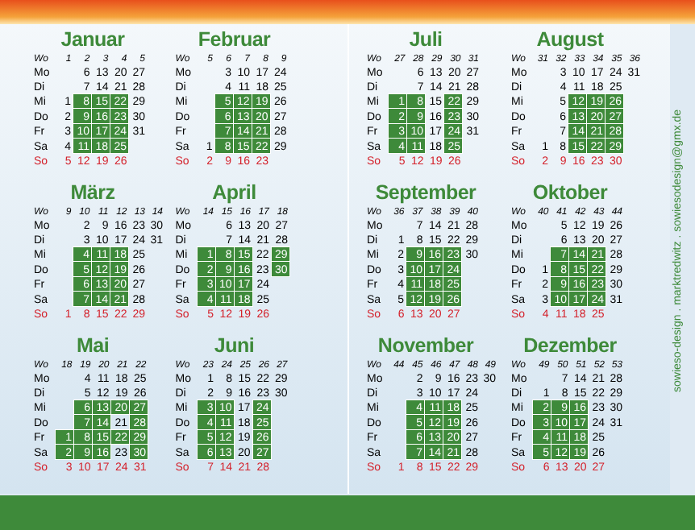Januar
| Wo | 1 | 2 | 3 | 4 | 5 |
| --- | --- | --- | --- | --- | --- |
| Mo | | 6 | 13 | 20 | 27 |
| Di | | 7 | 14 | 21 | 28 |
| Mi | 1 | 8 | 15 | 22 | 29 |
| Do | 2 | 9 | 16 | 23 | 30 |
| Fr | 3 | 10 | 17 | 24 | 31 |
| Sa | 4 | 11 | 18 | 25 | |
| So | 5 | 12 | 19 | 26 | |
Februar
| Wo | 5 | 6 | 7 | 8 | 9 |
| --- | --- | --- | --- | --- | --- |
| Mo | | 3 | 10 | 17 | 24 |
| Di | | 4 | 11 | 18 | 25 |
| Mi | | 5 | 12 | 19 | 26 |
| Do | | 6 | 13 | 20 | 27 |
| Fr | | 7 | 14 | 21 | 28 |
| Sa | 1 | 8 | 15 | 22 | 29 |
| So | 2 | 9 | 16 | 23 | |
März
| Wo | 9 | 10 | 11 | 12 | 13 | 14 |
| --- | --- | --- | --- | --- | --- | --- |
| Mo | | 2 | 9 | 16 | 23 | 30 |
| Di | | 3 | 10 | 17 | 24 | 31 |
| Mi | | 4 | 11 | 18 | 25 | |
| Do | | 5 | 12 | 19 | 26 | |
| Fr | | 6 | 13 | 20 | 27 | |
| Sa | | 7 | 14 | 21 | 28 | |
| So | 1 | 8 | 15 | 22 | 29 | |
April
| Wo | 14 | 15 | 16 | 17 | 18 |
| --- | --- | --- | --- | --- | --- |
| Mo | | 6 | 13 | 20 | 27 |
| Di | | 7 | 14 | 21 | 28 |
| Mi | 1 | 8 | 15 | 22 | 29 |
| Do | 2 | 9 | 16 | 23 | 30 |
| Fr | 3 | 10 | 17 | 24 | |
| Sa | 4 | 11 | 18 | 25 | |
| So | 5 | 12 | 19 | 26 | |
Mai
| Wo | 18 | 19 | 20 | 21 | 22 |
| --- | --- | --- | --- | --- | --- |
| Mo | | 4 | 11 | 18 | 25 |
| Di | | 5 | 12 | 19 | 26 |
| Mi | | 6 | 13 | 20 | 27 |
| Do | | 7 | 14 | 21 | 28 |
| Fr | 1 | 8 | 15 | 22 | 29 |
| Sa | 2 | 9 | 16 | 23 | 30 |
| So | 3 | 10 | 17 | 24 | 31 |
Juni
| Wo | 23 | 24 | 25 | 26 | 27 |
| --- | --- | --- | --- | --- | --- |
| Mo | 1 | 8 | 15 | 22 | 29 |
| Di | 2 | 9 | 16 | 23 | 30 |
| Mi | 3 | 10 | 17 | 24 | |
| Do | 4 | 11 | 18 | 25 | |
| Fr | 5 | 12 | 19 | 26 | |
| Sa | 6 | 13 | 20 | 27 | |
| So | 7 | 14 | 21 | 28 | |
Juli
| Wo | 27 | 28 | 29 | 30 | 31 |
| --- | --- | --- | --- | --- | --- |
| Mo | | 6 | 13 | 20 | 27 |
| Di | | 7 | 14 | 21 | 28 |
| Mi | 1 | 8 | 15 | 22 | 29 |
| Do | 2 | 9 | 16 | 23 | 30 |
| Fr | 3 | 10 | 17 | 24 | 31 |
| Sa | 4 | 11 | 18 | 25 | |
| So | 5 | 12 | 19 | 26 | |
August
| Wo | 31 | 32 | 33 | 34 | 35 | 36 |
| --- | --- | --- | --- | --- | --- | --- |
| Mo | | 3 | 10 | 17 | 24 | 31 |
| Di | | 4 | 11 | 18 | 25 | |
| Mi | | 5 | 12 | 19 | 26 | |
| Do | | 6 | 13 | 20 | 27 | |
| Fr | | 7 | 14 | 21 | 28 | |
| Sa | 1 | 8 | 15 | 22 | 29 | |
| So | 2 | 9 | 16 | 23 | 30 | |
September
| Wo | 36 | 37 | 38 | 39 | 40 |
| --- | --- | --- | --- | --- | --- |
| Mo | | 7 | 14 | 21 | 28 |
| Di | 1 | 8 | 15 | 22 | 29 |
| Mi | 2 | 9 | 16 | 23 | 30 |
| Do | 3 | 10 | 17 | 24 | |
| Fr | 4 | 11 | 18 | 25 | |
| Sa | 5 | 12 | 19 | 26 | |
| So | 6 | 13 | 20 | 27 | |
Oktober
| Wo | 40 | 41 | 42 | 43 | 44 |
| --- | --- | --- | --- | --- | --- |
| Mo | | 5 | 12 | 19 | 26 |
| Di | | 6 | 13 | 20 | 27 |
| Mi | | 7 | 14 | 21 | 28 |
| Do | 1 | 8 | 15 | 22 | 29 |
| Fr | 2 | 9 | 16 | 23 | 30 |
| Sa | 3 | 10 | 17 | 24 | 31 |
| So | 4 | 11 | 18 | 25 | |
November
| Wo | 44 | 45 | 46 | 47 | 48 | 49 |
| --- | --- | --- | --- | --- | --- | --- |
| Mo | | 2 | 9 | 16 | 23 | 30 |
| Di | | 3 | 10 | 17 | 24 | |
| Mi | | 4 | 11 | 18 | 25 | |
| Do | | 5 | 12 | 19 | 26 | |
| Fr | | 6 | 13 | 20 | 27 | |
| Sa | | 7 | 14 | 21 | 28 | |
| So | 1 | 8 | 15 | 22 | 29 | |
Dezember
| Wo | 49 | 50 | 51 | 52 | 53 |
| --- | --- | --- | --- | --- | --- |
| Mo | | 7 | 14 | 21 | 28 |
| Di | 1 | 8 | 15 | 22 | 29 |
| Mi | 2 | 9 | 16 | 23 | 30 |
| Do | 3 | 10 | 17 | 24 | 31 |
| Fr | 4 | 11 | 18 | 25 | |
| Sa | 5 | 12 | 19 | 26 | |
| So | 6 | 13 | 20 | 27 | |
sowieso-design . marktredwitz . sowiesodesign@gmx.de